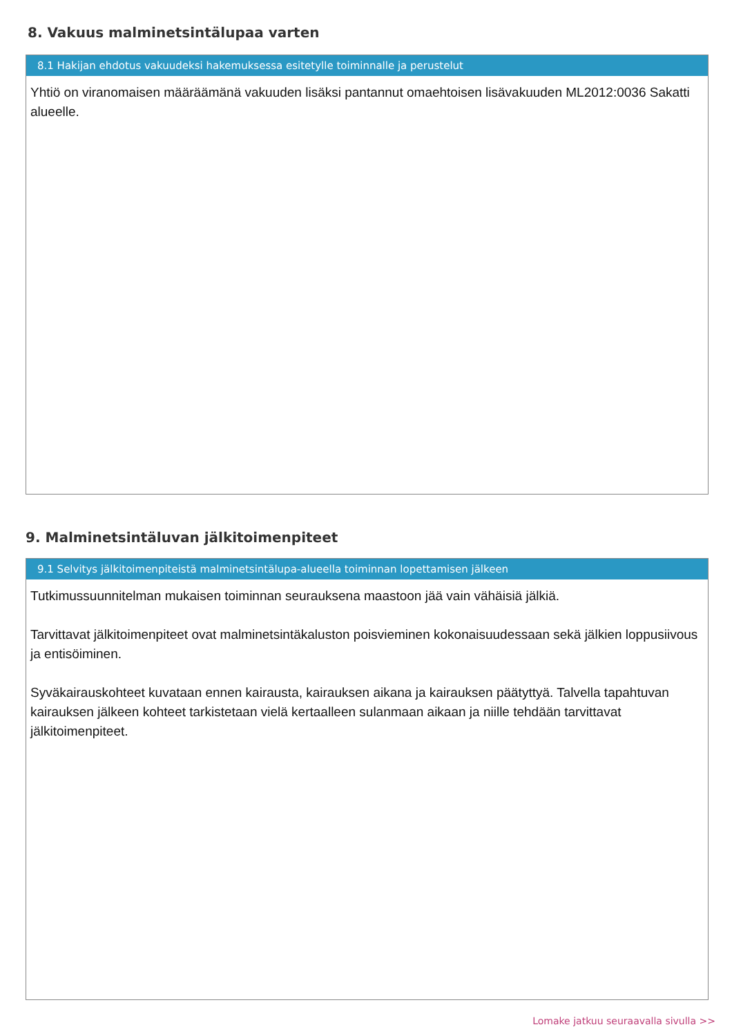8. Vakuus malminetsintälupaa varten
8.1 Hakijan ehdotus vakuudeksi hakemuksessa esitetylle toiminnalle ja perustelut
Yhtiö on viranomaisen määräämänä vakuuden lisäksi pantannut omaehtoisen lisävakuuden ML2012:0036 Sakatti alueelle.
9. Malminetsintäluvan jälkitoimenpiteet
9.1 Selvitys jälkitoimenpiteistä malminetsintälupa-alueella toiminnan lopettamisen jälkeen
Tutkimussuunnitelman mukaisen toiminnan seurauksena maastoon jää vain vähäisiä jälkiä.
Tarvittavat jälkitoimenpiteet ovat malminetsintäkaluston poisvieminen kokonaisuudessaan sekä jälkien loppusiivous ja entisöiminen.
Syväkairauskohteet kuvataan ennen kairausta, kairauksen aikana ja kairauksen päätyttyä. Talvella tapahtuvan kairauksen jälkeen kohteet tarkistetaan vielä kertaalleen sulanmaan aikaan ja niille tehdään tarvittavat jälkitoimenpiteet.
Lomake jatkuu seuraavalla sivulla >>